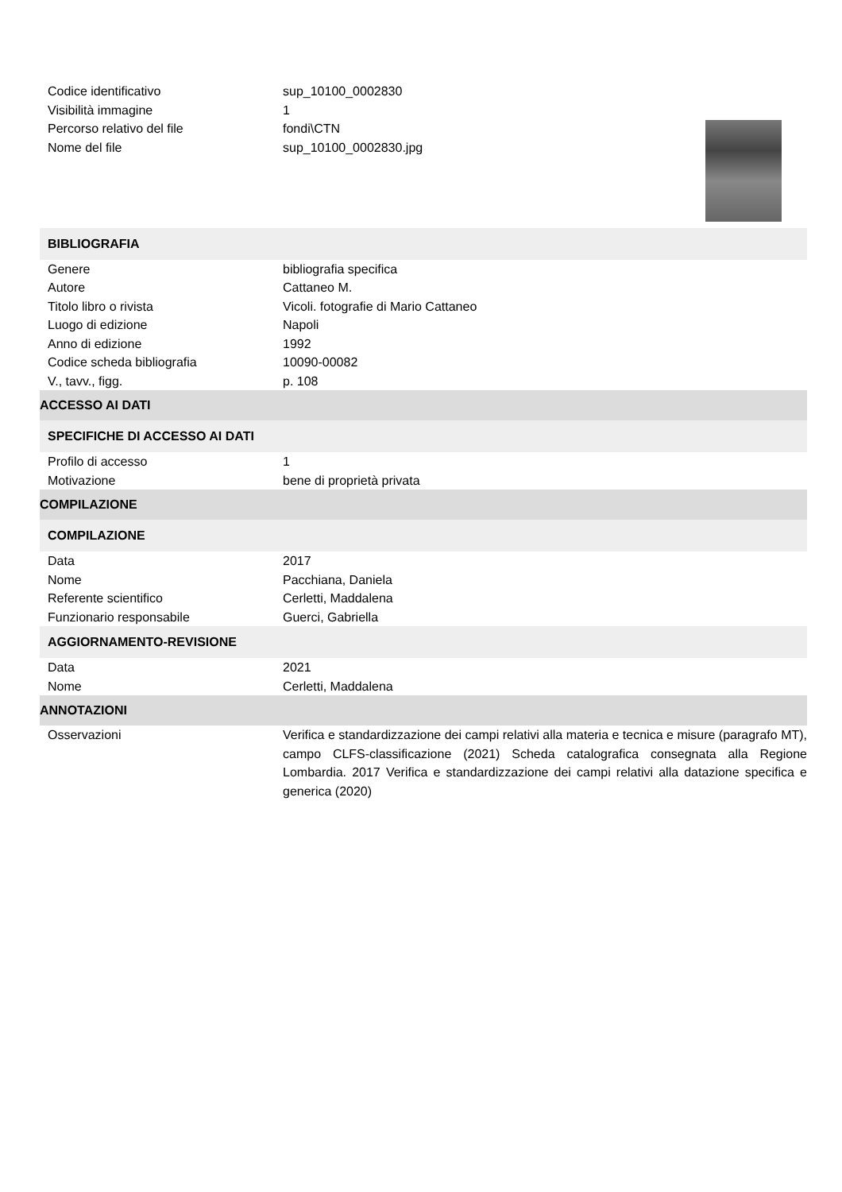| Codice identificativo | sup_10100_0002830 |
| Visibilità immagine | 1 |
| Percorso relativo del file | fondi\CTN |
| Nome del file | sup_10100_0002830.jpg |
| BIBLIOGRAFIA | |
| Genere | bibliografia specifica |
| Autore | Cattaneo M. |
| Titolo libro o rivista | Vicoli. fotografie di Mario Cattaneo |
| Luogo di edizione | Napoli |
| Anno di edizione | 1992 |
| Codice scheda bibliografia | 10090-00082 |
| V., tavv., figg. | p. 108 |
| ACCESSO AI DATI | |
| SPECIFICHE DI ACCESSO AI DATI | |
| Profilo di accesso | 1 |
| Motivazione | bene di proprietà privata |
| COMPILAZIONE | |
| COMPILAZIONE | |
| Data | 2017 |
| Nome | Pacchiana, Daniela |
| Referente scientifico | Cerletti, Maddalena |
| Funzionario responsabile | Guerci, Gabriella |
| AGGIORNAMENTO-REVISIONE | |
| Data | 2021 |
| Nome | Cerletti, Maddalena |
| ANNOTAZIONI | |
| Osservazioni | Verifica e standardizzazione dei campi relativi alla materia e tecnica e misure (paragrafo MT), campo CLFS-classificazione (2021) Scheda catalografica consegnata alla Regione Lombardia. 2017 Verifica e standardizzazione dei campi relativi alla datazione specifica e generica (2020) |